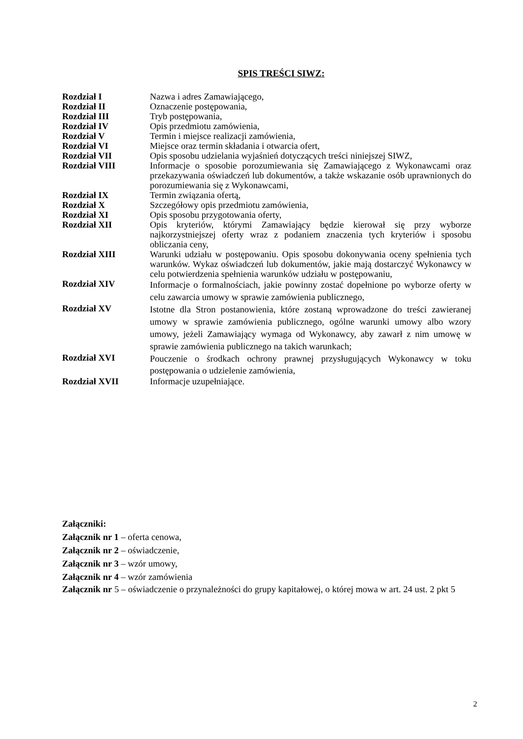SPIS TREŚCI SIWZ:
| Rozdział I | Nazwa i adres Zamawiającego, |
| Rozdział II | Oznaczenie postępowania, |
| Rozdział III | Tryb postępowania, |
| Rozdział IV | Opis przedmiotu zamówienia, |
| Rozdział V | Termin i miejsce realizacji zamówienia, |
| Rozdział VI | Miejsce oraz termin składania i otwarcia ofert, |
| Rozdział VII | Opis sposobu udzielania wyjaśnień dotyczących treści niniejszej SIWZ, |
| Rozdział VIII | Informacje o sposobie porozumiewania się Zamawiającego z Wykonawcami oraz przekazywania oświadczeń lub dokumentów, a także wskazanie osób uprawnionych do porozumiewania się z Wykonawcami, |
| Rozdział IX | Termin związania ofertą, |
| Rozdział X | Szczegółowy opis przedmiotu zamówienia, |
| Rozdział XI | Opis sposobu przygotowania oferty, |
| Rozdział XII | Opis kryteriów, którymi Zamawiający będzie kierował się przy wyborze najkorzystniejszej oferty wraz z podaniem znaczenia tych kryteriów i sposobu obliczania ceny, |
| Rozdział XIII | Warunki udziału w postępowaniu. Opis sposobu dokonywania oceny spełnienia tych warunków. Wykaz oświadczeń lub dokumentów, jakie mają dostarczyć Wykonawcy w celu potwierdzenia spełnienia warunków udziału w postępowaniu, |
| Rozdział XIV | Informacje o formalnościach, jakie powinny zostać dopełnione po wyborze oferty w celu zawarcia umowy w sprawie zamówienia publicznego, |
| Rozdział XV | Istotne dla Stron postanowienia, które zostaną wprowadzone do treści zawieranej umowy w sprawie zamówienia publicznego, ogólne warunki umowy albo wzory umowy, jeżeli Zamawiający wymaga od Wykonawcy, aby zawarł z nim umowę w sprawie zamówienia publicznego na takich warunkach; |
| Rozdział XVI | Pouczenie o środkach ochrony prawnej przysługujących Wykonawcy w toku postępowania o udzielenie zamówienia, |
| Rozdział XVII | Informacje uzupełniające. |
Załączniki:
Załącznik nr 1 – oferta cenowa,
Załącznik nr 2 – oświadczenie,
Załącznik nr 3 – wzór umowy,
Załącznik nr 4 – wzór zamówienia
Załącznik nr 5 – oświadczenie o przynależności do grupy kapitałowej, o której mowa w art. 24 ust. 2 pkt 5
2